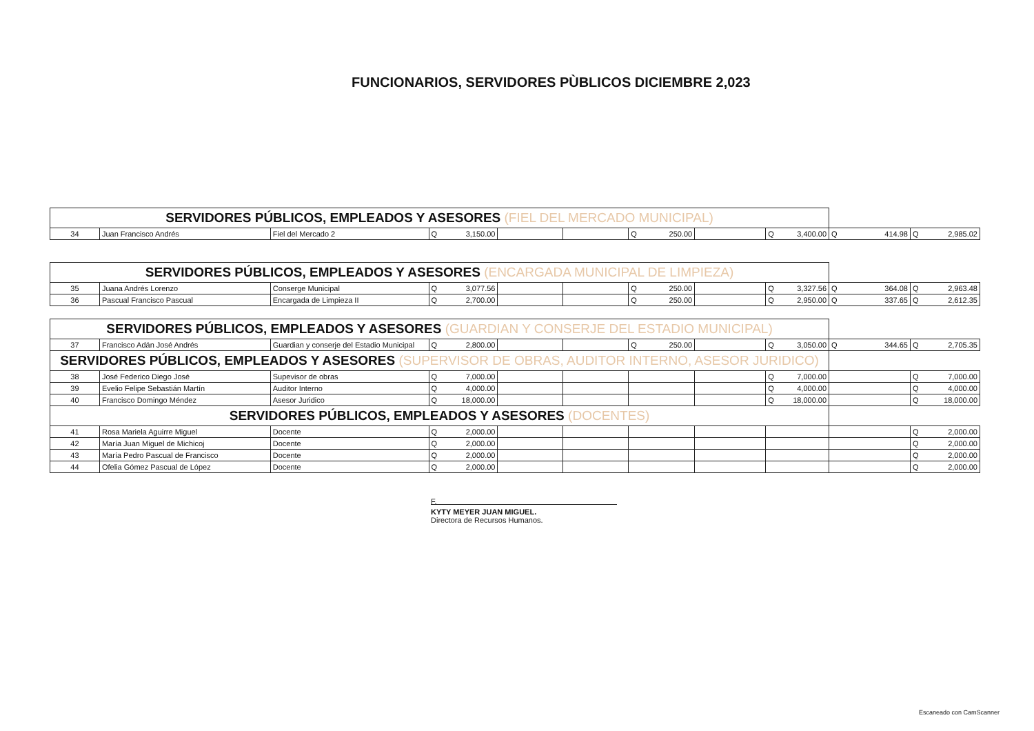FUNCIONARIOS, SERVIDORES PÙBLICOS DICIEMBRE 2,023
| SERVIDORES PÚBLICOS, EMPLEADOS Y ASESORES (FIEL DEL MERCADO MUNICIPAL) | | | | | | | | | | |
| 34 | Juan Francisco Andrés | Fiel del Mercado 2 | Q 3,150.00 | | | Q 250.00 | | Q 3,400.00 | Q 414.98 | Q 2,985.02 |
| SERVIDORES PÚBLICOS, EMPLEADOS Y ASESORES (ENCARGADA MUNICIPAL DE LIMPIEZA) | | | | | | | | | | |
| 35 | Juana Andrés Lorenzo | Conserge Municipal | Q 3,077.56 | | | Q 250.00 | | Q 3,327.56 | Q 364.08 | Q 2,963.48 |
| 36 | Pascual Francisco Pascual | Encargada de Limpieza II | Q 2,700.00 | | | Q 250.00 | | Q 2,950.00 | Q 337.65 | Q 2,612.35 |
| SERVIDORES PÚBLICOS, EMPLEADOS Y ASESORES (GUARDIAN Y CONSERJE DEL ESTADIO MUNICIPAL) | | | | | | | | | | |
| 37 | Francisco Adán José Andrés | Guardian y conserje del Estadio Municipal | Q 2,800.00 | | | Q 250.00 | | Q 3,050.00 | Q 344.65 | Q 2,705.35 |
| SERVIDORES PÚBLICOS, EMPLEADOS Y ASESORES (SUPERVISOR DE OBRAS, AUDITOR INTERNO, ASESOR JURIDICO) | | | | | | | | | | |
| 38 | José Federico Diego José | Supevisor de obras | Q 7,000.00 | | | | | Q 7,000.00 | | Q 7,000.00 |
| 39 | Evelio Felipe Sebastián Martín | Auditor Interno | Q 4,000.00 | | | | | Q 4,000.00 | | Q 4,000.00 |
| 40 | Francisco Domingo Méndez | Asesor Juridico | Q 18,000.00 | | | | | Q 18,000.00 | | Q 18,000.00 |
| SERVIDORES PÚBLICOS, EMPLEADOS Y ASESORES (DOCENTES) | | | | | | | | | | |
| 41 | Rosa Mariela Aguirre Miguel | Docente | Q 2,000.00 | | | | | | | Q 2,000.00 |
| 42 | María Juan Miguel de Michicoj | Docente | Q 2,000.00 | | | | | | | Q 2,000.00 |
| 43 | María Pedro Pascual de Francisco | Docente | Q 2,000.00 | | | | | | | Q 2,000.00 |
| 44 | Ofelia Gómez Pascual de López | Docente | Q 2,000.00 | | | | | | | Q 2,000.00 |
F.
KYTY MEYER JUAN MIGUEL.
Directora de Recursos Humanos.
Escaneado con CamScanner